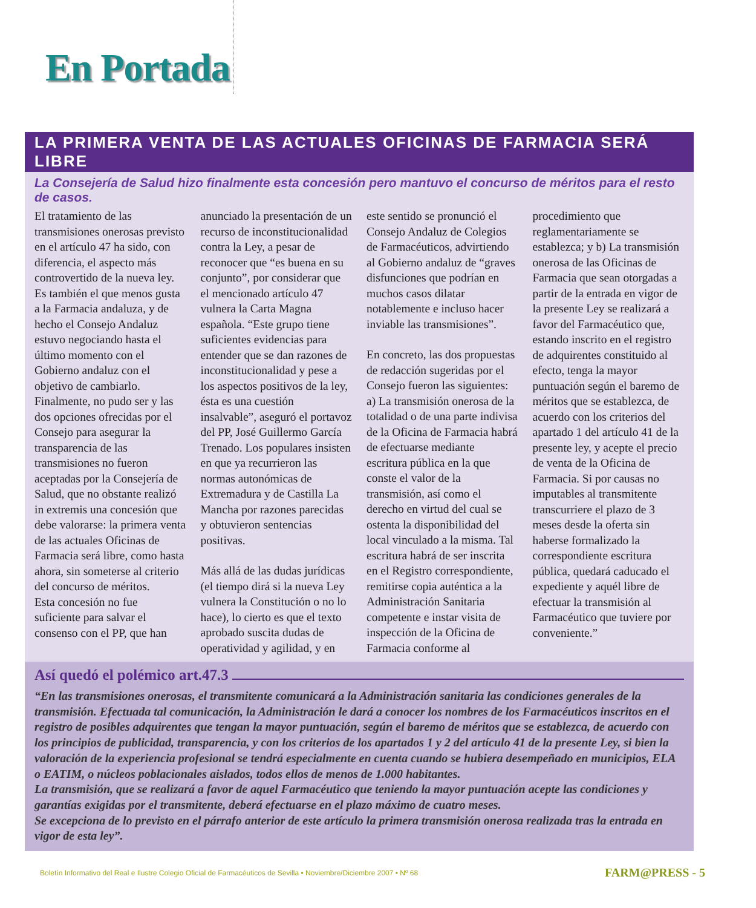En Portada
LA PRIMERA VENTA DE LAS ACTUALES OFICINAS DE FARMACIA SERÁ LIBRE
La Consejería de Salud hizo finalmente esta concesión pero mantuvo el concurso de méritos para el resto de casos.
El tratamiento de las transmisiones onerosas previsto en el artículo 47 ha sido, con diferencia, el aspecto más controvertido de la nueva ley. Es también el que menos gusta a la Farmacia andaluza, y de hecho el Consejo Andaluz estuvo negociando hasta el último momento con el Gobierno andaluz con el objetivo de cambiarlo. Finalmente, no pudo ser y las dos opciones ofrecidas por el Consejo para asegurar la transparencia de las transmisiones no fueron aceptadas por la Consejería de Salud, que no obstante realizó in extremis una concesión que debe valorarse: la primera venta de las actuales Oficinas de Farmacia será libre, como hasta ahora, sin someterse al criterio del concurso de méritos.
Esta concesión no fue suficiente para salvar el consenso con el PP, que han anunciado la presentación de un recurso de inconstitucionalidad contra la Ley, a pesar de reconocer que “es buena en su conjunto”, por considerar que el mencionado artículo 47 vulnera la Carta Magna española. “Este grupo tiene suficientes evidencias para entender que se dan razones de inconstitucionalidad y pese a los aspectos positivos de la ley, ésta es una cuestión insalvable”, aseguró el portavoz del PP, José Guillermo García Trenado. Los populares insisten en que ya recurrieron las normas autonómicas de Extremadura y de Castilla La Mancha por razones parecidas y obtuvieron sentencias positivas.
Más allá de las dudas jurídicas (el tiempo dirá si la nueva Ley vulnera la Constitución o no lo hace), lo cierto es que el texto aprobado suscita dudas de operatividad y agilidad, y en este sentido se pronunció el Consejo Andaluz de Colegios de Farmacéuticos, advirtiendo al Gobierno andaluz de “graves disfunciones que podrían en muchos casos dilatar notablemente e incluso hacer inviable las transmisiones”.
En concreto, las dos propuestas de redacción sugeridas por el Consejo fueron las siguientes: a) La transmisión onerosa de la totalidad o de una parte indivisa de la Oficina de Farmacia habrá de efectuarse mediante escritura pública en la que conste el valor de la transmisión, así como el derecho en virtud del cual se ostenta la disponibilidad del local vinculado a la misma. Tal escritura habrá de ser inscrita en el Registro correspondiente, remitirse copia auténtica a la Administración Sanitaria competente e instar visita de inspección de la Oficina de Farmacia conforme al procedimiento que reglamentariamente se establezca; y b) La transmisión onerosa de las Oficinas de Farmacia que sean otorgadas a partir de la entrada en vigor de la presente Ley se realizará a favor del Farmacéutico que, estando inscrito en el registro de adquirentes constituido al efecto, tenga la mayor puntuación según el baremo de méritos que se establezca, de acuerdo con los criterios del apartado 1 del artículo 41 de la presente ley, y acepte el precio de venta de la Oficina de Farmacia. Si por causas no imputables al transmitente transcurriere el plazo de 3 meses desde la oferta sin haberse formalizado la correspondiente escritura pública, quedará caducado el expediente y aquél libre de efectuar la transmisión al Farmacéutico que tuviere por conveniente.”
Así quedó el polémico art.47.3
“En las transmisiones onerosas, el transmitente comunicará a la Administración sanitaria las condiciones generales de la transmisión. Efectuada tal comunicación, la Administración le dará a conocer los nombres de los Farmacéuticos inscritos en el registro de posibles adquirentes que tengan la mayor puntuación, según el baremo de méritos que se establezca, de acuerdo con los principios de publicidad, transparencia, y con los criterios de los apartados 1 y 2 del artículo 41 de la presente Ley, si bien la valoración de la experiencia profesional se tendrá especialmente en cuenta cuando se hubiera desempeñado en municipios, ELA o EATIM, o núcleos poblacionales aislados, todos ellos de menos de 1.000 habitantes.
La transmisión, que se realizará a favor de aquel Farmacéutico que teniendo la mayor puntuación acepte las condiciones y garantías exigidas por el transmitente, deberá efectuarse en el plazo máximo de cuatro meses.
Se excepciona de lo previsto en el párrafo anterior de este artículo la primera transmisión onerosa realizada tras la entrada en vigor de esta ley”.
Boletín Informativo del Real e Ilustre Colegio Oficial de Farmacéuticos de Sevilla • Noviembre/Diciembre 2007 • Nº 68 FARM@PRESS - 5